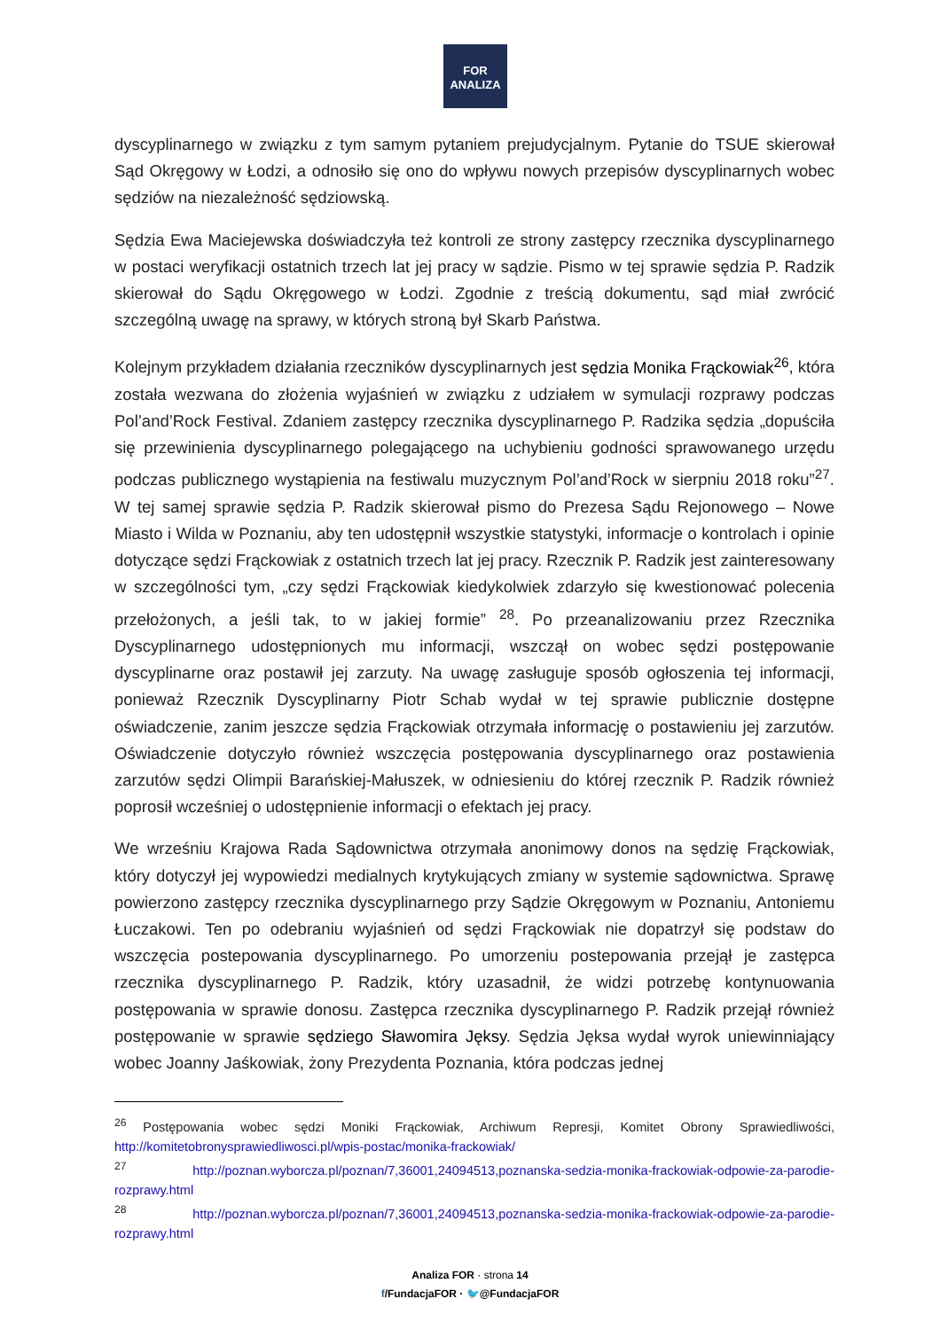FOR
ANALIZA
dyscyplinarnego w związku z tym samym pytaniem prejudycjalnym. Pytanie do TSUE skierował Sąd Okręgowy w Łodzi, a odnosiło się ono do wpływu nowych przepisów dyscyplinarnych wobec sędziów na niezależność sędziowską.
Sędzia Ewa Maciejewska doświadczyła też kontroli ze strony zastępcy rzecznika dyscyplinarnego w postaci weryfikacji ostatnich trzech lat jej pracy w sądzie. Pismo w tej sprawie sędzia P. Radzik skierował do Sądu Okręgowego w Łodzi. Zgodnie z treścią dokumentu, sąd miał zwrócić szczególną uwagę na sprawy, w których stroną był Skarb Państwa.
Kolejnym przykładem działania rzeczników dyscyplinarnych jest sędzia Monika Frąckowiak<sup>26</sup>, która została wezwana do złożenia wyjaśnień w związku z udziałem w symulacji rozprawy podczas Pol’and’Rock Festival. Zdaniem zastępcy rzecznika dyscyplinarnego P. Radzika sędzia „dopuściła się przewinienia dyscyplinarnego polegającego na uchybieniu godności sprawowanego urzędu podczas publicznego wystąpienia na festiwalu muzycznym Pol’and’Rock w sierpniu 2018 roku”<sup>27</sup>. W tej samej sprawie sędzia P. Radzik skierował pismo do Prezesa Sądu Rejonowego – Nowe Miasto i Wilda w Poznaniu, aby ten udostępnił wszystkie statystyki, informacje o kontrolach i opinie dotyczące sędzi Frąckowiak z ostatnich trzech lat jej pracy. Rzecznik P. Radzik jest zainteresowany w szczególności tym, „czy sędzi Frąckowiak kiedykolwiek zdarzyło się kwestionować polecenia przełożonych, a jeśli tak, to w jakiej formie” <sup>28</sup>. Po przeanalizowaniu przez Rzecznika Dyscyplinarnego udostępnionych mu informacji, wszczął on wobec sędzi postępowanie dyscyplinarne oraz postawił jej zarzuty. Na uwagę zasługuje sposób ogłoszenia tej informacji, ponieważ Rzecznik Dyscyplinarny Piotr Schab wydał w tej sprawie publicznie dostępne oświadczenie, zanim jeszcze sędzia Frąckowiak otrzymała informację o postawieniu jej zarzutów. Oświadczenie dotyczyło również wszczęcia postępowania dyscyplinarnego oraz postawienia zarzutów sędzi Olimpii Barańskiej-Małuszek, w odniesieniu do której rzecznik P. Radzik również poprosił wcześniej o udostępnienie informacji o efektach jej pracy.
We wrześniu Krajowa Rada Sądownictwa otrzymała anonimowy donos na sędzię Frąckowiak, który dotyczył jej wypowiedzi medialnych krytykujących zmiany w systemie sądownictwa. Sprawę powierzono zastępcy rzecznika dyscyplinarnego przy Sądzie Okręgowym w Poznaniu, Antoniemu Łuczakowi. Ten po odebraniu wyjaśnień od sędzi Frąckowiak nie dopatrzył się podstaw do wszczęcia postepowania dyscyplinarnego. Po umorzeniu postepowania przejął je zastępca rzecznika dyscyplinarnego P. Radzik, który uzasadnił, że widzi potrzebę kontynuowania postępowania w sprawie donosu. Zastępca rzecznika dyscyplinarnego P. Radzik przejął również postępowanie w sprawie sędziego Sławomira Jęksy. Sędzia Jęksa wydał wyrok uniewinniający wobec Joanny Jaśkowiak, żony Prezydenta Poznania, która podczas jednej
<sup>26</sup> Postępowania wobec sędzi Moniki Frąckowiak, Archiwum Represji, Komitet Obrony Sprawiedliwości, http://komitetobronysprawiedliwosci.pl/wpis-postac/monika-frackowiak/
<sup>27</sup> http://poznan.wyborcza.pl/poznan/7,36001,24094513,poznanska-sedzia-monika-frackowiak-odpowie-za-parodie-rozprawy.html
<sup>28</sup> http://poznan.wyborcza.pl/poznan/7,36001,24094513,poznanska-sedzia-monika-frackowiak-odpowie-za-parodie-rozprawy.html
Analiza FOR · strona 14
f/FundacjaFOR · 🐦@FundacjaFOR